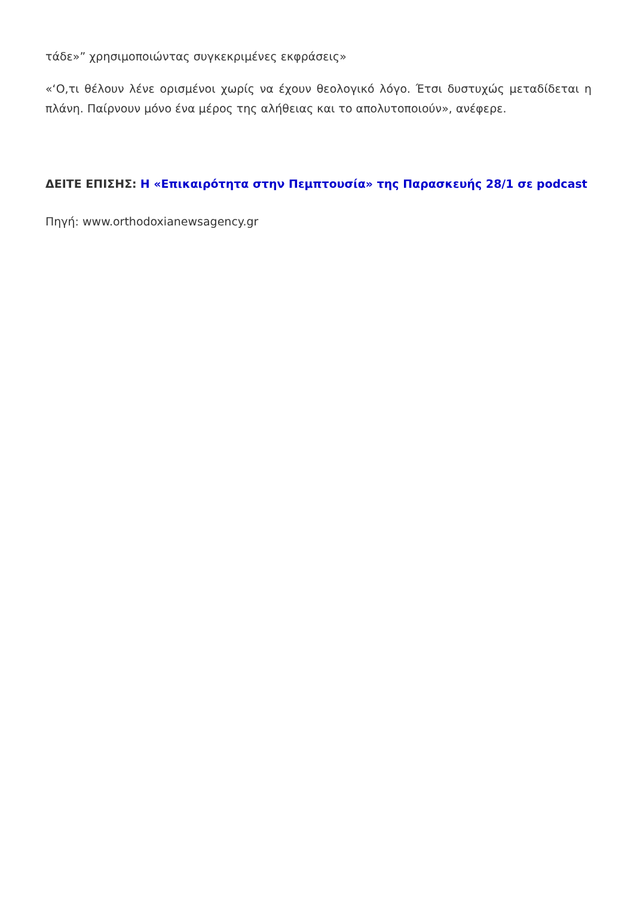τάδε»” χρησιμοποιώντας συγκεκριμένες εκφράσεις»
«‘Ο,τι θέλουν λένε ορισμένοι χωρίς να έχουν θεολογικό λόγο. Έτσι δυστυχώς μεταδίδεται η πλάνη. Παίρνουν μόνο ένα μέρος της αλήθειας και το απολυτοποιούν», ανέφερε.
ΔΕΙΤΕ ΕΠΙΣΗΣ: Η «Επικαιρότητα στην Πεμπτουσία» της Παρασκευής 28/1 σε podcast
Πηγή: www.orthodoxianewsagency.gr